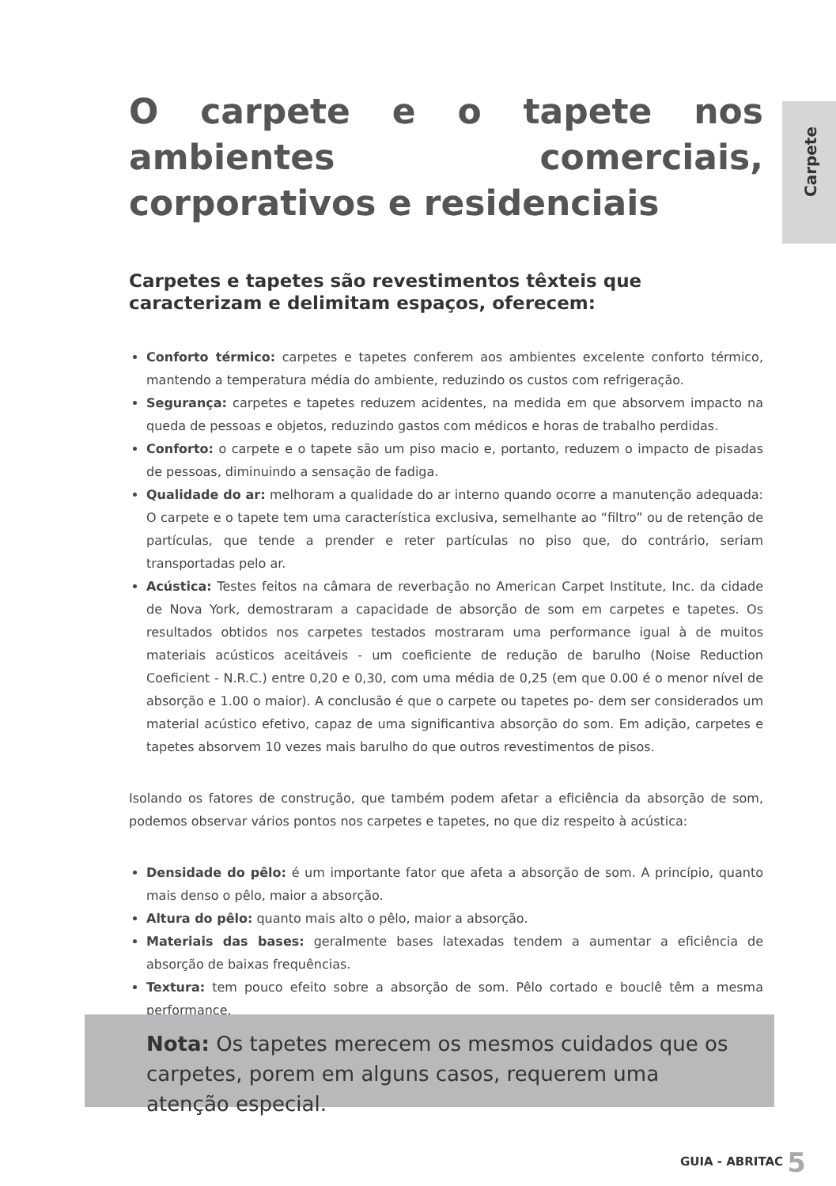Carpete
O carpete e o tapete nos ambientes comerciais, corporativos e residenciais
Carpetes e tapetes são revestimentos têxteis que caracterizam e delimitam espaços, oferecem:
Conforto térmico: carpetes e tapetes conferem aos ambientes excelente conforto térmico, mantendo a temperatura média do ambiente, reduzindo os custos com refrigeração.
Segurança: carpetes e tapetes reduzem acidentes, na medida em que absorvem impacto na queda de pessoas e objetos, reduzindo gastos com médicos e horas de trabalho perdidas.
Conforto: o carpete e o tapete são um piso macio e, portanto, reduzem o impacto de pisadas de pessoas, diminuindo a sensação de fadiga.
Qualidade do ar: melhoram a qualidade do ar interno quando ocorre a manutenção adequada: O carpete e o tapete tem uma característica exclusiva, semelhante ao “filtro” ou de retenção de partí­culas, que tende a prender e reter partículas no piso que, do contrário, seriam transportadas pelo ar.
Acústica: Testes feitos na câmara de reverbação no American Carpet Institute, Inc. da cida­de de Nova York, demostraram a capacidade de absorção de som em carpetes e tapetes. Os resultados obtidos nos carpetes testados mostraram uma performance igual à de muitos materiais acústicos aceitáveis - um coeficiente de redução de barulho (Noise Reduction Coeficient - N.R.C.) entre 0,20 e 0,30, com uma média de 0,25 (em que 0.00 é o menor nível de absorção e 1.00 o maior). A conclusão é que o carpete ou tapetes po- dem ser considera­dos um material acústico efetivo, capaz de uma significantiva absorção do som. Em adição, carpetes e tapetes absorvem 10 vezes mais barulho do que outros revestimentos de pisos.
Isolando os fatores de construção, que também podem afetar a eficiência da absorção de som, podemos observar vários pontos nos carpetes e tapetes, no que diz respeito à acústica:
Densidade do pêlo: é um importante fator que afeta a absorção de som. A princípio, quanto mais denso o pêlo, maior a absorção.
Altura do pêlo: quanto mais alto o pêlo, maior a absorção.
Materiais das bases: geralmente bases latexadas tendem a aumentar a eficiência de absorção de baixas frequências.
Textura: tem pouco efeito sobre a absorção de som. Pêlo cortado e bouclê têm a mesma performance.
Nota: Os tapetes merecem os mesmos cuidados que os carpe­tes, porem em alguns casos, requerem uma atenção especial.
GUIA - ABRITAC 5